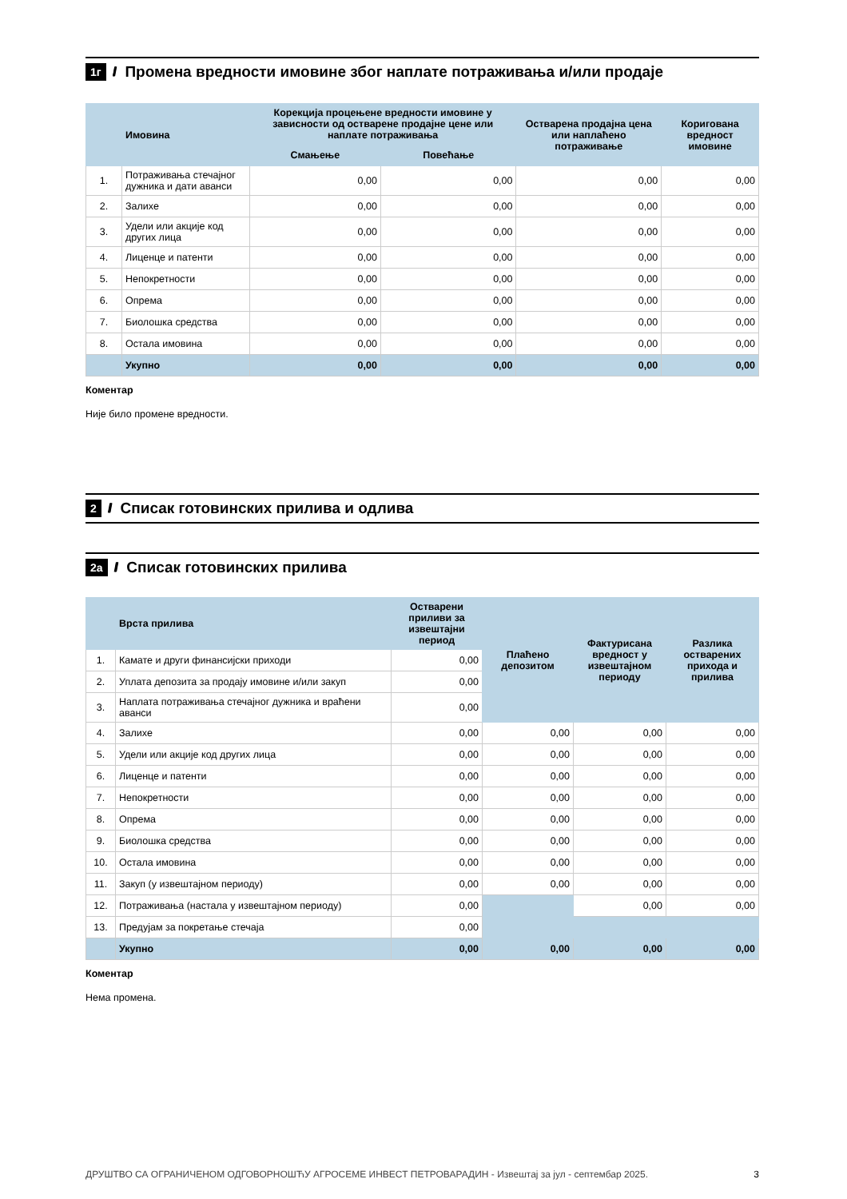1г //// Промена вредности имовине због наплате потраживања и/или продаје
| | Имовина | Корекција процењене вредности имовине у зависности од остварене продајне цене или наплате потраживања | | Остварена продајна цена или наплаћено потраживање | Коригована вредност имовине |
| --- | --- | --- | --- | --- | --- |
| | | Смањење | Повећање | | |
| 1. | Потраживања стечајног дужника и дати аванси | 0,00 | 0,00 | 0,00 | 0,00 |
| 2. | Залихе | 0,00 | 0,00 | 0,00 | 0,00 |
| 3. | Удели или акције код других лица | 0,00 | 0,00 | 0,00 | 0,00 |
| 4. | Лиценце и патенти | 0,00 | 0,00 | 0,00 | 0,00 |
| 5. | Непокретности | 0,00 | 0,00 | 0,00 | 0,00 |
| 6. | Опрема | 0,00 | 0,00 | 0,00 | 0,00 |
| 7. | Биолошка средства | 0,00 | 0,00 | 0,00 | 0,00 |
| 8. | Остала имовина | 0,00 | 0,00 | 0,00 | 0,00 |
| | Укупно | 0,00 | 0,00 | 0,00 | 0,00 |
Коментар
Није било промене вредности.
2 //// Списак готовинских прилива и одлива
2а //// Списак готовинских прилива
| | Врста прилива | Остварени приливи за извештајни период | Плаћено депозитом | Фактурисана вредност у извештајном периоду | Разлика остварених прихода и прилива |
| --- | --- | --- | --- | --- | --- |
| 1. | Камате и други финансијски приходи | 0,00 | | | |
| 2. | Уплата депозита за продају имовине и/или закуп | 0,00 | | | |
| 3. | Наплата потраживања стечајног дужника и враћени аванси | 0,00 | | | |
| 4. | Залихе | 0,00 | 0,00 | 0,00 | 0,00 |
| 5. | Удели или акције код других лица | 0,00 | 0,00 | 0,00 | 0,00 |
| 6. | Лиценце и патенти | 0,00 | 0,00 | 0,00 | 0,00 |
| 7. | Непокретности | 0,00 | 0,00 | 0,00 | 0,00 |
| 8. | Опрема | 0,00 | 0,00 | 0,00 | 0,00 |
| 9. | Биолошка средства | 0,00 | 0,00 | 0,00 | 0,00 |
| 10. | Остала имовина | 0,00 | 0,00 | 0,00 | 0,00 |
| 11. | Закуп (у извештајном периоду) | 0,00 | 0,00 | 0,00 | 0,00 |
| 12. | Потраживања (настала у извештајном периоду) | 0,00 | | 0,00 | 0,00 |
| 13. | Предујам за покретање стечаја | 0,00 | | | |
| | Укупно | 0,00 | 0,00 | 0,00 | 0,00 |
Коментар
Нема промена.
ДРУШТВО СА ОГРАНИЧЕНОМ ОДГОВОРНОШЋУ АГРОСЕМЕ ИНВЕСТ ПЕТРОВАРАДИН - Извештај за јул - септембар 2025. 3